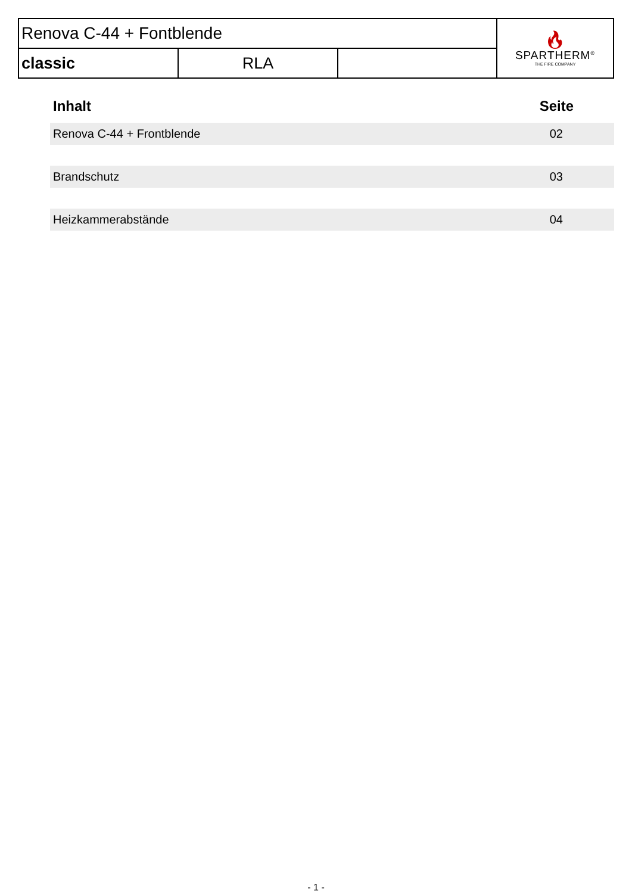| Renova C-44 + Fontblende | | | 🔥︎ SPARTHERM<sup>®</sup> THE FIRE COMPANY |
| classic | RLA | | |
Inhalt Seite
Renova C-44 + Frontblende 02
Brandschutz 03
Heizkammerabstände 04
- 1 -